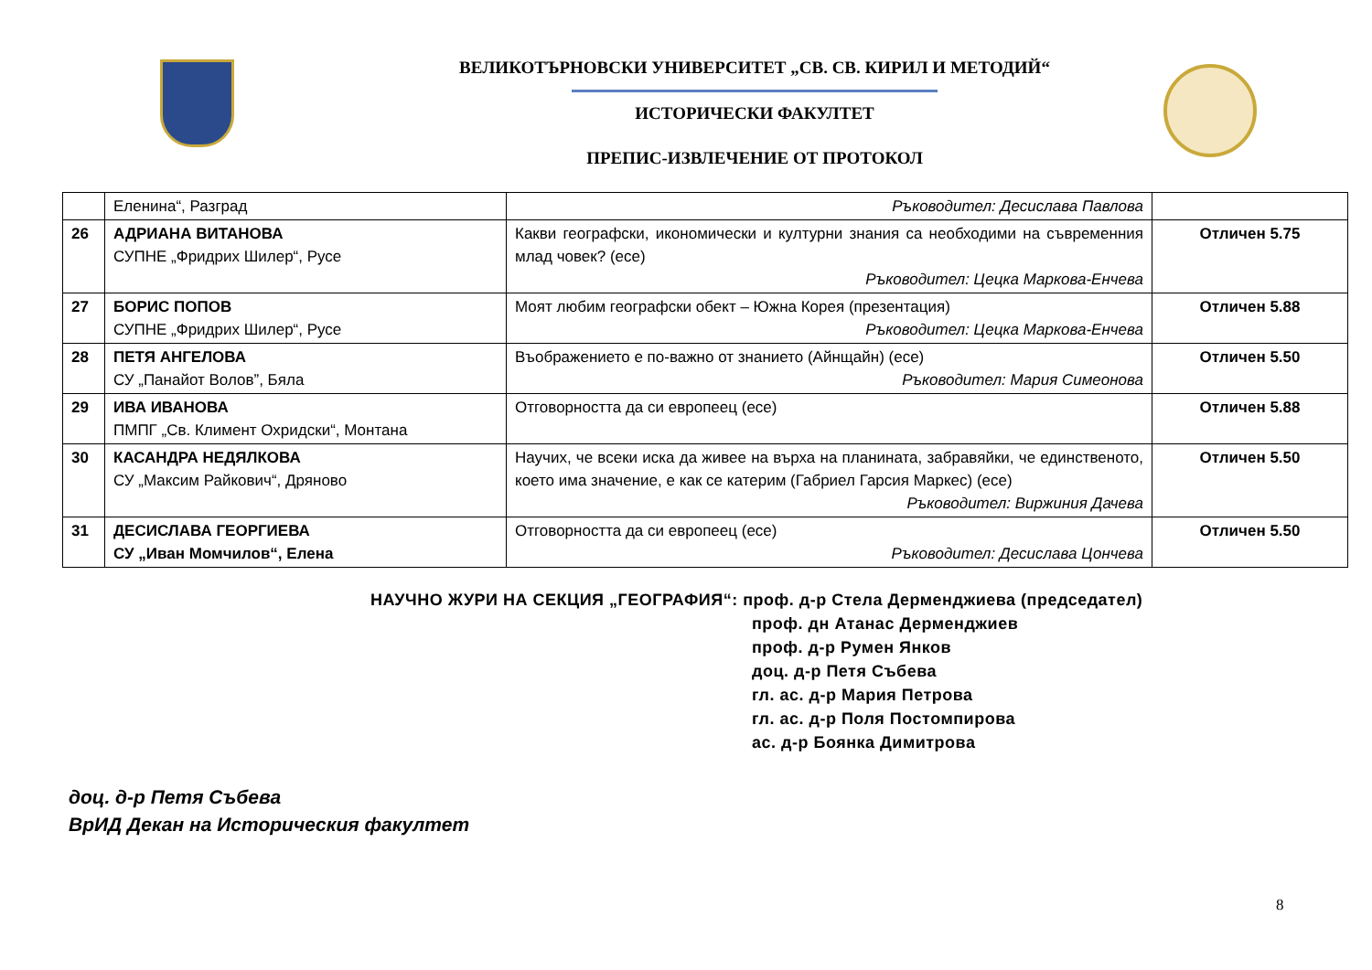ВЕЛИКОТЪРНОВСКИ УНИВЕРСИТЕТ „СВ. СВ. КИРИЛ И МЕТОДИЙ“
ИСТОРИЧЕСКИ ФАКУЛТЕТ
ПРЕПИС-ИЗВЛЕЧЕНИЕ ОТ ПРОТОКОЛ
| | Еленина“, Разград | Ръководител: Десислава Павлова | |
| 26 | АДРИАНА ВИТАНОВА СУПНЕ „Фридрих Шилер“, Русе | Какви географски, икономически и културни знания са необходими на съвременния млад човек? (есе) Ръководител: Цецка Маркова-Енчева | Отличен 5.75 |
| 27 | БОРИС ПОПОВ СУПНЕ „Фридрих Шилер“, Русе | Моят любим географски обект – Южна Корея (презентация) Ръководител: Цецка Маркова-Енчева | Отличен 5.88 |
| 28 | ПЕТЯ АНГЕЛОВА СУ „Панайот Волов”, Бяла | Въображението е по-важно от знанието (Айнщайн) (есе) Ръководител: Мария Симеонова | Отличен 5.50 |
| 29 | ИВА ИВАНОВА ПМПГ „Св. Климент Охридски“, Монтана | Отговорността да си европеец (есе) | Отличен 5.88 |
| 30 | КАСАНДРА НЕДЯЛКОВА СУ „Максим Райкович“, Дряново | Научих, че всеки иска да живее на върха на планината, забравяйки, че единственото, което има значение, е как се катерим (Габриел Гарсия Маркес) (есе) Ръководител: Виржиния Дачева | Отличен 5.50 |
| 31 | ДЕСИСЛАВА ГЕОРГИЕВА СУ „Иван Момчилов“, Елена | Отговорността да си европеец (есе) Ръководител: Десислава Цончева | Отличен 5.50 |
НАУЧНО ЖУРИ НА СЕКЦИЯ „ГЕОГРАФИЯ“: проф. д-р Стела Дерменджиева (председател)
проф. дн Атанас Дерменджиев
проф. д-р Румен Янков
доц. д-р Петя Събева
гл. ас. д-р Мария Петрова
гл. ас. д-р Поля Постомпирова
ас. д-р Боянка Димитрова
доц. д-р Петя Събева
ВрИД Декан на Историческия факултет
8